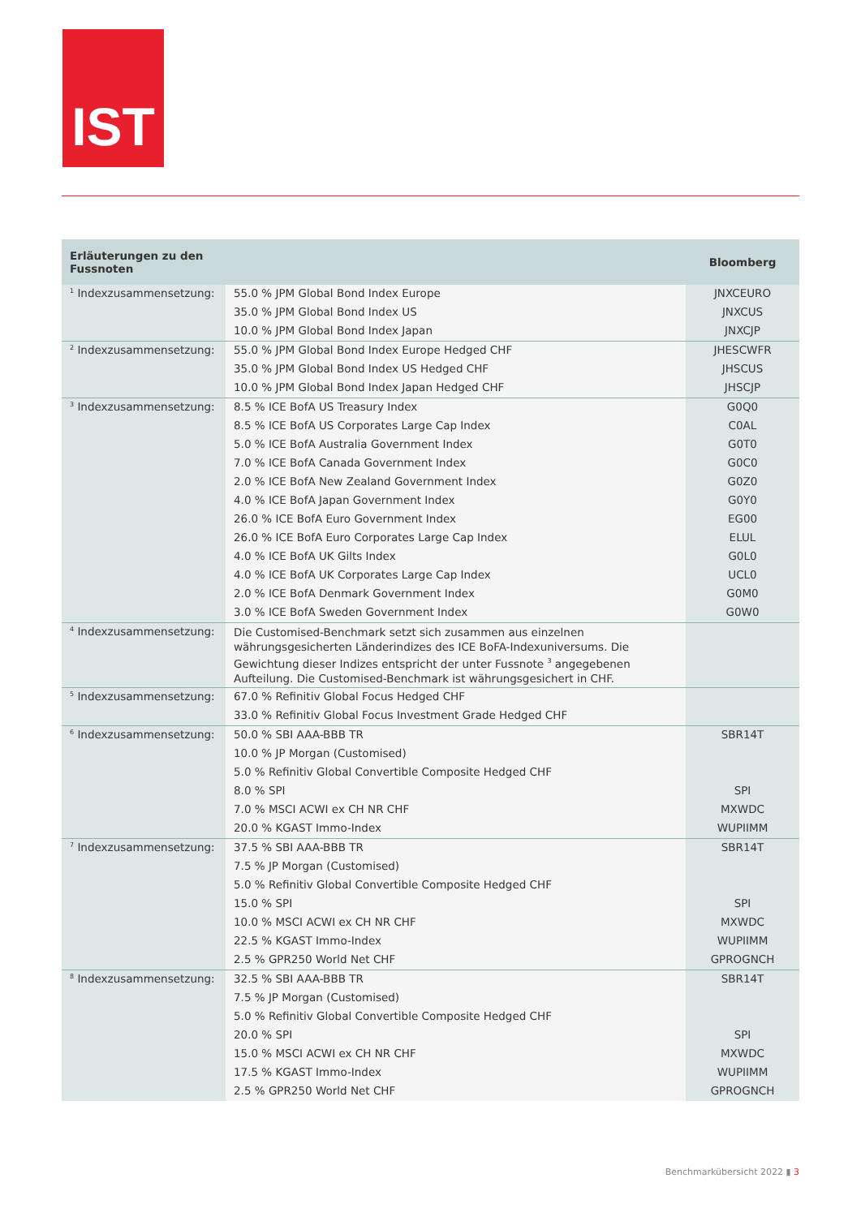IST
| Erläuterungen zu den Fussnoten | | Bloomberg |
| --- | --- | --- |
| <sup>1</sup> Indexzusammensetzung: | 55.0 % JPM Global Bond Index Europe | JNXCEURO |
| | 35.0 % JPM Global Bond Index US | JNXCUS |
| | 10.0 % JPM Global Bond Index Japan | JNXCJP |
| <sup>2</sup> Indexzusammensetzung: | 55.0 % JPM Global Bond Index Europe Hedged CHF | JHESCWFR |
| | 35.0 % JPM Global Bond Index US Hedged CHF | JHSCUS |
| | 10.0 % JPM Global Bond Index Japan Hedged CHF | JHSCJP |
| <sup>3</sup> Indexzusammensetzung: | 8.5 % ICE BofA US Treasury Index | G0Q0 |
| | 8.5 % ICE BofA US Corporates Large Cap Index | C0AL |
| | 5.0 % ICE BofA Australia Government Index | G0T0 |
| | 7.0 % ICE BofA Canada Government Index | G0C0 |
| | 2.0 % ICE BofA New Zealand Government Index | G0Z0 |
| | 4.0 % ICE BofA Japan Government Index | G0Y0 |
| | 26.0 % ICE BofA Euro Government Index | EG00 |
| | 26.0 % ICE BofA Euro Corporates Large Cap Index | ELUL |
| | 4.0 % ICE BofA UK Gilts Index | G0L0 |
| | 4.0 % ICE BofA UK Corporates Large Cap Index | UCL0 |
| | 2.0 % ICE BofA Denmark Government Index | G0M0 |
| | 3.0 % ICE BofA Sweden Government Index | G0W0 |
| <sup>4</sup> Indexzusammensetzung: | Die Customised-Benchmark setzt sich zusammen aus einzelnen währungsgesicherten Länderindizes des ICE BoFA-Indexuniversums. Die Gewichtung dieser Indizes entspricht der unter Fussnote <sup>3</sup> angegebenen Aufteilung. Die Customised-Benchmark ist währungsgesichert in CHF. | |
| <sup>5</sup> Indexzusammensetzung: | 67.0 % Refinitiv Global Focus Hedged CHF | |
| | 33.0 % Refinitiv Global Focus Investment Grade Hedged CHF | |
| <sup>6</sup> Indexzusammensetzung: | 50.0 % SBI AAA-BBB TR | SBR14T |
| | 10.0 % JP Morgan (Customised) | |
| | 5.0 % Refinitiv Global Convertible Composite Hedged CHF | |
| | 8.0 % SPI | SPI |
| | 7.0 % MSCI ACWI ex CH NR CHF | MXWDC |
| | 20.0 % KGAST Immo-Index | WUPIIMM |
| <sup>7</sup> Indexzusammensetzung: | 37.5 % SBI AAA-BBB TR | SBR14T |
| | 7.5 % JP Morgan (Customised) | |
| | 5.0 % Refinitiv Global Convertible Composite Hedged CHF | |
| | 15.0 % SPI | SPI |
| | 10.0 % MSCI ACWI ex CH NR CHF | MXWDC |
| | 22.5 % KGAST Immo-Index | WUPIIMM |
| | 2.5 % GPR250 World Net CHF | GPROGNCH |
| <sup>8</sup> Indexzusammensetzung: | 32.5 % SBI AAA-BBB TR | SBR14T |
| | 7.5 % JP Morgan (Customised) | |
| | 5.0 % Refinitiv Global Convertible Composite Hedged CHF | |
| | 20.0 % SPI | SPI |
| | 15.0 % MSCI ACWI ex CH NR CHF | MXWDC |
| | 17.5 % KGAST Immo-Index | WUPIIMM |
| | 2.5 % GPR250 World Net CHF | GPROGNCH |
Benchmarkübersicht 2022 ▮ 3